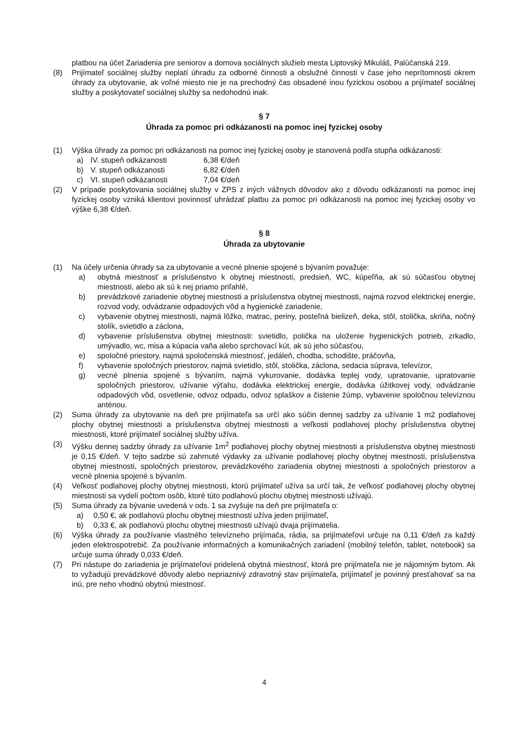platbou na účet Zariadenia pre seniorov a domova sociálnych služieb mesta Liptovský Mikuláš, Palúčanská 219.
(8) Prijímateľ sociálnej služby neplatí úhradu za odborné činnosti a obslužné činnosti v čase jeho neprítomnosti okrem úhrady za ubytovanie, ak voľné miesto nie je na prechodný čas obsadené inou fyzickou osobou a prijímateľ sociálnej služby a poskytovateľ sociálnej služby sa nedohodnú inak.
§ 7
Úhrada za pomoc pri odkázanosti na pomoc inej fyzickej osoby
(1) Výška úhrady za pomoc pri odkázanosti na pomoc inej fyzickej osoby je stanovená podľa stupňa odkázanosti:
a) IV. stupeň odkázanosti 6,38 €/deň
b) V. stupeň odkázanosti 6,82 €/deň
c) VI. stupeň odkázanosti 7,04 €/deň
(2) V prípade poskytovania sociálnej služby v ZPS z iných vážnych dôvodov ako z dôvodu odkázanosti na pomoc inej fyzickej osoby vzniká klientovi povinnosť uhrádzať platbu za pomoc pri odkázanosti na pomoc inej fyzickej osoby vo výške 6,38 €/deň.
§ 8
Úhrada za ubytovanie
(1) Na účely určenia úhrady sa za ubytovanie a vecné plnenie spojené s bývaním považuje:
a) obytná miestnosť a príslušenstvo k obytnej miestnosti, predsieň, WC, kúpeľňa, ak sú súčasťou obytnej miestnosti, alebo ak sú k nej priamo priľahlé,
b) prevádzkové zariadenie obytnej miestnosti a príslušenstva obytnej miestnosti, najmä rozvod elektrickej energie, rozvod vody, odvádzanie odpadových vôd a hygienické zariadenie,
c) vybavenie obytnej miestnosti, najmä lôžko, matrac, periny, posteľná bielizeň, deka, stôl, stolička, skriňa, nočný stolík, svietidlo a záclona,
d) vybavenie príslušenstva obytnej miestnosti: svietidlo, polička na uloženie hygienických potrieb, zrkadlo, umývadlo, wc, misa a kúpacia vaňa alebo sprchovací kút, ak sú jeho súčasťou,
e) spoločné priestory, najmä spoločenská miestnosť, jedáleň, chodba, schodište, práčovňa,
f) vybavenie spoločných priestorov, najmä svietidlo, stôl, stolička, záclona, sedacia súprava, televízor,
g) vecné plnenia spojené s bývaním, najmä vykurovanie, dodávka teplej vody, upratovanie, upratovanie spoločných priestorov, užívanie výťahu, dodávka elektrickej energie, dodávka úžitkovej vody, odvádzanie odpadových vôd, osvetlenie, odvoz odpadu, odvoz splaškov a čistenie žúmp, vybavenie spoločnou televíznou anténou.
(2) Suma úhrady za ubytovanie na deň pre prijímateľa sa určí ako súčin dennej sadzby za užívanie 1 m2 podlahovej plochy obytnej miestnosti a príslušenstva obytnej miestnosti a veľkosti podlahovej plochy príslušenstva obytnej miestnosti, ktoré prijímateľ sociálnej služby užíva.
(3) Výšku dennej sadzby úhrady za užívanie 1m<sup>2</sup> podlahovej plochy obytnej miestnosti a príslušenstva obytnej miestnosti je 0,15 €/deň. V tejto sadzbe sú zahrnuté výdavky za užívanie podlahovej plochy obytnej miestnosti, príslušenstva obytnej miestnosti, spoločných priestorov, prevádzkového zariadenia obytnej miestnosti a spoločných priestorov a vecné plnenia spojené s bývaním.
(4) Veľkosť podlahovej plochy obytnej miestnosti, ktorú prijímateľ užíva sa určí tak, že veľkosť podlahovej plochy obytnej miestnosti sa vydelí počtom osôb, ktoré túto podlahovú plochu obytnej miestnosti užívajú.
(5) Suma úhrady za bývanie uvedená v ods. 1 sa zvyšuje na deň pre prijímateľa o:
a) 0,50 €, ak podlahovú plochu obytnej miestnosti užíva jeden prijímateľ,
b) 0,33 €, ak podlahovú plochu obytnej miestnosti užívajú dvaja prijímatelia.
(6) Výška úhrady za používanie vlastného televízneho prijímača, rádia, sa prijímateľovi určuje na 0,11 €/deň za každý jeden elektrospotrebič. Za používanie informačných a komunikačných zariadení (mobilný telefón, tablet, notebook) sa určuje suma úhrady 0,033 €/deň.
(7) Pri nástupe do zariadenia je prijímateľovi pridelená obytná miestnosť, ktorá pre prijímateľa nie je nájomným bytom. Ak to vyžadujú prevádzkové dôvody alebo nepriaznivý zdravotný stav prijímateľa, prijímateľ je povinný presťahovať sa na inú, pre neho vhodnú obytnú miestnosť.
4